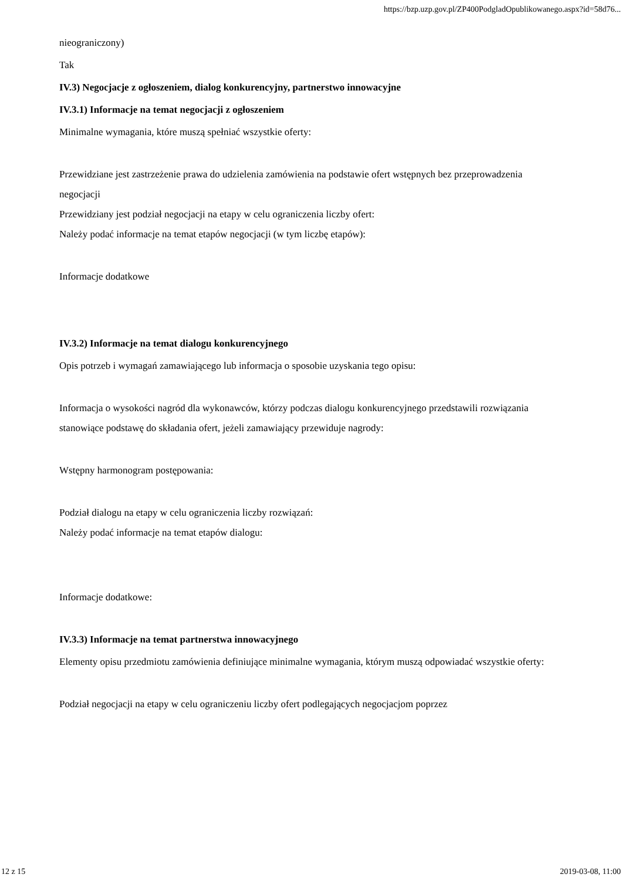https://bzp.uzp.gov.pl/ZP400PodgladOpublikowanego.aspx?id=58d76...
nieograniczony)
Tak
IV.3) Negocjacje z ogłoszeniem, dialog konkurencyjny, partnerstwo innowacyjne
IV.3.1) Informacje na temat negocjacji z ogłoszeniem
Minimalne wymagania, które muszą spełniać wszystkie oferty:
Przewidziane jest zastrzeżenie prawa do udzielenia zamówienia na podstawie ofert wstępnych bez przeprowadzenia negocjacji
Przewidziany jest podział negocjacji na etapy w celu ograniczenia liczby ofert:
Należy podać informacje na temat etapów negocjacji (w tym liczbę etapów):
Informacje dodatkowe
IV.3.2) Informacje na temat dialogu konkurencyjnego
Opis potrzeb i wymagań zamawiającego lub informacja o sposobie uzyskania tego opisu:
Informacja o wysokości nagród dla wykonawców, którzy podczas dialogu konkurencyjnego przedstawili rozwiązania stanowiące podstawę do składania ofert, jeżeli zamawiający przewiduje nagrody:
Wstępny harmonogram postępowania:
Podział dialogu na etapy w celu ograniczenia liczby rozwiązań:
Należy podać informacje na temat etapów dialogu:
Informacje dodatkowe:
IV.3.3) Informacje na temat partnerstwa innowacyjnego
Elementy opisu przedmiotu zamówienia definiujące minimalne wymagania, którym muszą odpowiadać wszystkie oferty:
Podział negocjacji na etapy w celu ograniczeniu liczby ofert podlegających negocjacjom poprzez
12 z 15 2019-03-08, 11:00